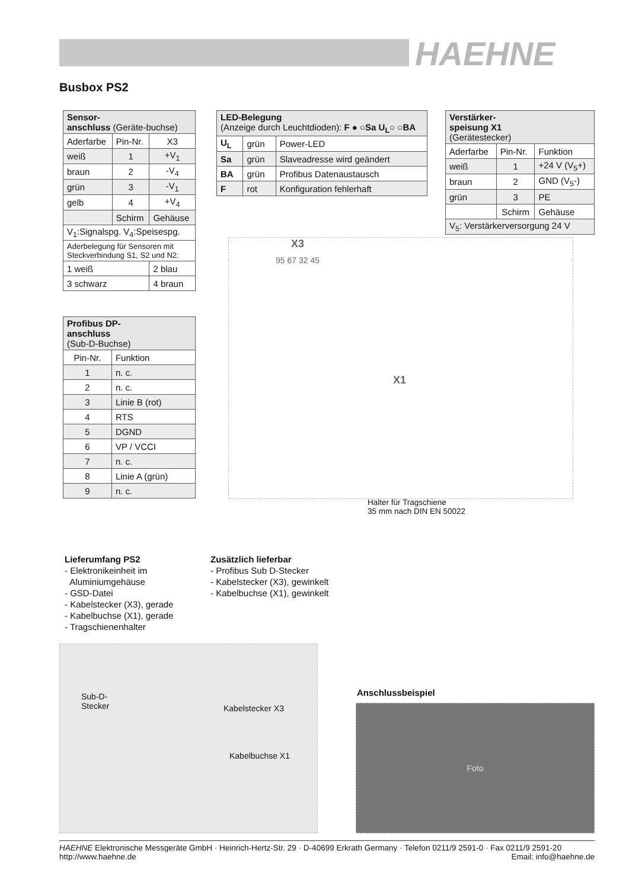HAEHNE
Busbox PS2
| Sensor- anschluss (Geräte-buchse) | | |
| --- | --- | --- |
| Aderfarbe | Pin-Nr. | X3 |
| weiß | 1 | +V<sub>1</sub> |
| braun | 2 | -V<sub>4</sub> |
| grün | 3 | -V<sub>1</sub> |
| gelb | 4 | +V<sub>4</sub> |
| | Schirm | Gehäuse |
| V<sub>1</sub>:Signalspg. V<sub>4</sub>:Speisespg. | | |
| Aderbelegung für Sensoren mit Steckverbindung S1, S2 und N2: | | |
| 1 weiß | | 2 blau |
| 3 schwarz | | 4 braun |
| LED-Belegung (Anzeige durch Leuchtdioden): F ● ○Sa U<sub>L</sub>○ ○BA | | |
| --- | --- | --- |
| U<sub>L</sub> | grün | Power-LED |
| Sa | grün | Slaveadresse wird geändert |
| BA | grün | Profibus Datenaustausch |
| F | rot | Konfiguration fehlerhaft |
| Verstärker- speisung X1 (Gerätestecker) | | |
| --- | --- | --- |
| Aderfarbe | Pin-Nr. | Funktion |
| weiß | 1 | +24 V (V<sub>5</sub>+) |
| braun | 2 | GND (V<sub>5</sub>-) |
| grün | 3 | PE |
| | Schirm | Gehäuse |
| V<sub>5</sub>: Verstärkerversorgung 24 V | | |
| Profibus DP- anschluss (Sub-D-Buchse) | |
| --- | --- |
| Pin-Nr. | Funktion |
| 1 | n. c. |
| 2 | n. c. |
| 3 | Linie B (rot) |
| 4 | RTS |
| 5 | DGND |
| 6 | VP / VCCI |
| 7 | n. c. |
| 8 | Linie A (grün) |
| 9 | n. c. |
X3
X1
95 67 32 45
Halter für Tragschiene
35 mm nach DIN EN 50022
Lieferumfang PS2
- Elektronikeinheit im
Aluminiumgehäuse
- GSD-Datei
- Kabelstecker (X3), gerade
- Kabelbuchse (X1), gerade
- Tragschienenhalter
Zusätzlich lieferbar
- Profibus Sub D-Stecker
- Kabelstecker (X3), gewinkelt
- Kabelbuchse (X1), gewinkelt
Sub-D-
Stecker
Kabelstecker X3
Kabelbuchse X1
Anschlussbeispiel
Foto
HAEHNE Elektronische Messgeräte GmbH · Heinrich-Hertz-Str. 29 · D-40699 Erkrath Germany · Telefon 0211/9 2591-0 · Fax 0211/9 2591-20
http://www.haehne.de Email: info@haehne.de